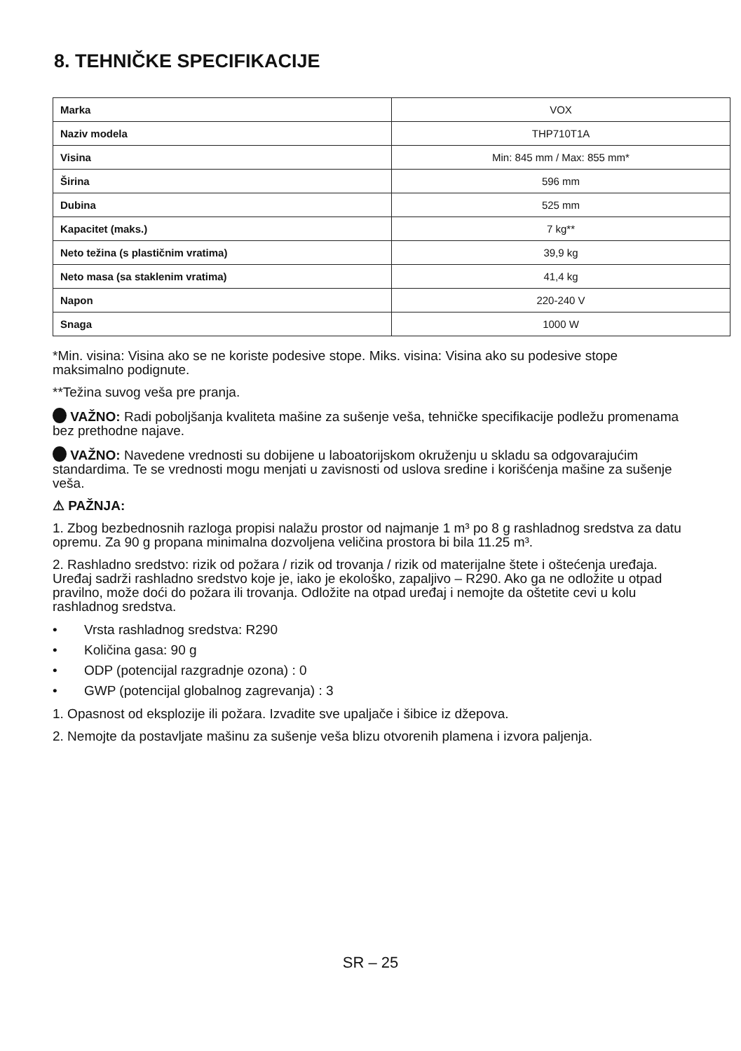8. TEHNIČKE SPECIFIKACIJE
| Marka | VOX |
| Naziv modela | THP710T1A |
| Visina | Min: 845 mm / Max: 855 mm* |
| Širina | 596 mm |
| Dubina | 525 mm |
| Kapacitet (maks.) | 7 kg** |
| Neto težina (s plastičnim vratima) | 39,9 kg |
| Neto masa (sa staklenim vratima) | 41,4 kg |
| Napon | 220-240 V |
| Snaga | 1000 W |
*Min. visina: Visina ako se ne koriste podesive stope. Miks. visina: Visina ako su podesive stope maksimalno podignute.
**Težina suvog veša pre pranja.
VAŽNO: Radi poboljšanja kvaliteta mašine za sušenje veša, tehničke specifikacije podležu promenama bez prethodne najave.
VAŽNO: Navedene vrednosti su dobijene u laboatorijskom okruženju u skladu sa odgovarajućim standardima. Te se vrednosti mogu menjati u zavisnosti od uslova sredine i korišćenja mašine za sušenje veša.
⚠ PAŽNJA:
1. Zbog bezbednosnih razloga propisi nalažu prostor od najmanje 1 m³ po 8 g rashladnog sredstva za datu opremu. Za 90 g propana minimalna dozvoljena veličina prostora bi bila 11.25 m³.
2. Rashladno sredstvo: rizik od požara / rizik od trovanja / rizik od materijalne štete i oštećenja uređaja. Uređaj sadrži rashladno sredstvo koje je, iako je ekološko, zapaljivo – R290. Ako ga ne odložite u otpad pravilno, može doći do požara ili trovanja. Odložite na otpad uređaj i nemojte da oštetite cevi u kolu rashladnog sredstva.
• Vrsta rashladnog sredstva: R290
• Količina gasa: 90 g
• ODP (potencijal razgradnje ozona) : 0
• GWP (potencijal globalnog zagrevanja) : 3
1. Opasnost od eksplozije ili požara. Izvadite sve upaljače i šibice iz džepova.
2. Nemojte da postavljate mašinu za sušenje veša blizu otvorenih plamena i izvora paljenja.
SR – 25